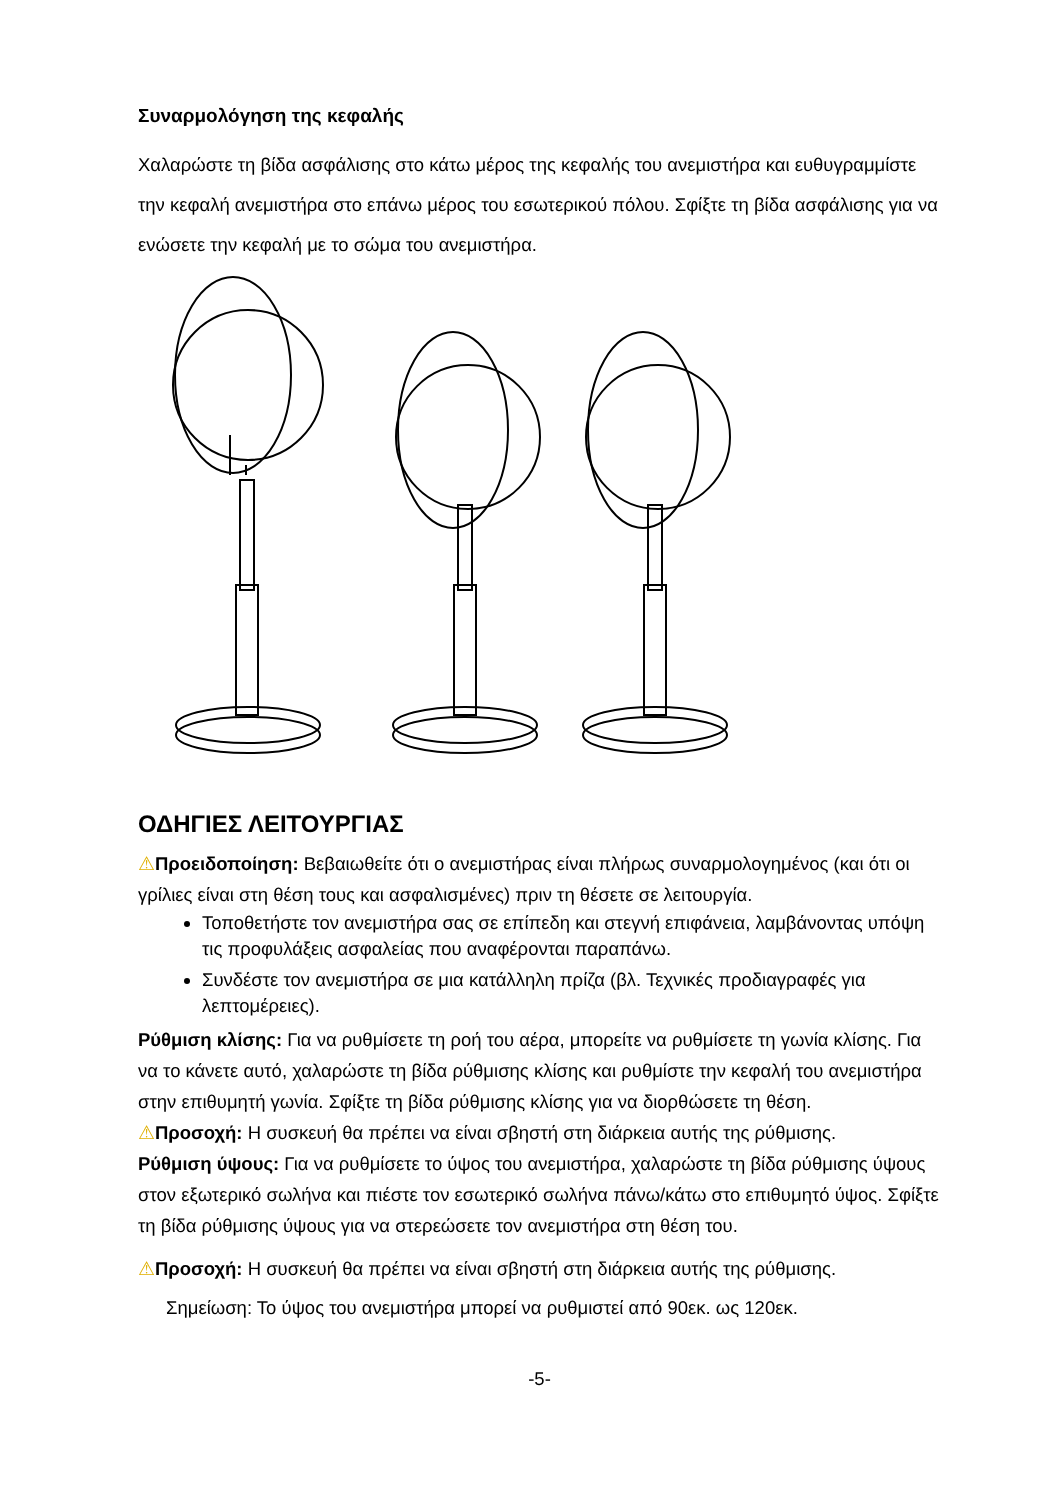Συναρμολόγηση της κεφαλής
Χαλαρώστε τη βίδα ασφάλισης στο κάτω μέρος της κεφαλής του ανεμιστήρα και ευθυγραμμίστε την κεφαλή ανεμιστήρα στο επάνω μέρος του εσωτερικού πόλου. Σφίξτε τη βίδα ασφάλισης για να ενώσετε την κεφαλή με το σώμα του ανεμιστήρα.
ΟΔΗΓΙΕΣ ΛΕΙΤΟΥΡΓΙΑΣ
⚠Προειδοποίηση: Βεβαιωθείτε ότι ο ανεμιστήρας είναι πλήρως συναρμολογημένος (και ότι οι γρίλιες είναι στη θέση τους και ασφαλισμένες) πριν τη θέσετε σε λειτουργία.
Τοποθετήστε τον ανεμιστήρα σας σε επίπεδη και στεγνή επιφάνεια, λαμβάνοντας υπόψη τις προφυλάξεις ασφαλείας που αναφέρονται παραπάνω.
Συνδέστε τον ανεμιστήρα σε μια κατάλληλη πρίζα (βλ. Τεχνικές προδιαγραφές για λεπτομέρειες).
Ρύθμιση κλίσης: Για να ρυθμίσετε τη ροή του αέρα, μπορείτε να ρυθμίσετε τη γωνία κλίσης. Για να το κάνετε αυτό, χαλαρώστε τη βίδα ρύθμισης κλίσης και ρυθμίστε την κεφαλή του ανεμιστήρα στην επιθυμητή γωνία. Σφίξτε τη βίδα ρύθμισης κλίσης για να διορθώσετε τη θέση.
⚠Προσοχή: Η συσκευή θα πρέπει να είναι σβηστή στη διάρκεια αυτής της ρύθμισης.
Ρύθμιση ύψους: Για να ρυθμίσετε το ύψος του ανεμιστήρα, χαλαρώστε τη βίδα ρύθμισης ύψους στον εξωτερικό σωλήνα και πιέστε τον εσωτερικό σωλήνα πάνω/κάτω στο επιθυμητό ύψος. Σφίξτε τη βίδα ρύθμισης ύψους για να στερεώσετε τον ανεμιστήρα στη θέση του.
⚠Προσοχή: Η συσκευή θα πρέπει να είναι σβηστή στη διάρκεια αυτής της ρύθμισης.
Σημείωση: Το ύψος του ανεμιστήρα μπορεί να ρυθμιστεί από 90εκ. ως 120εκ.
-5-